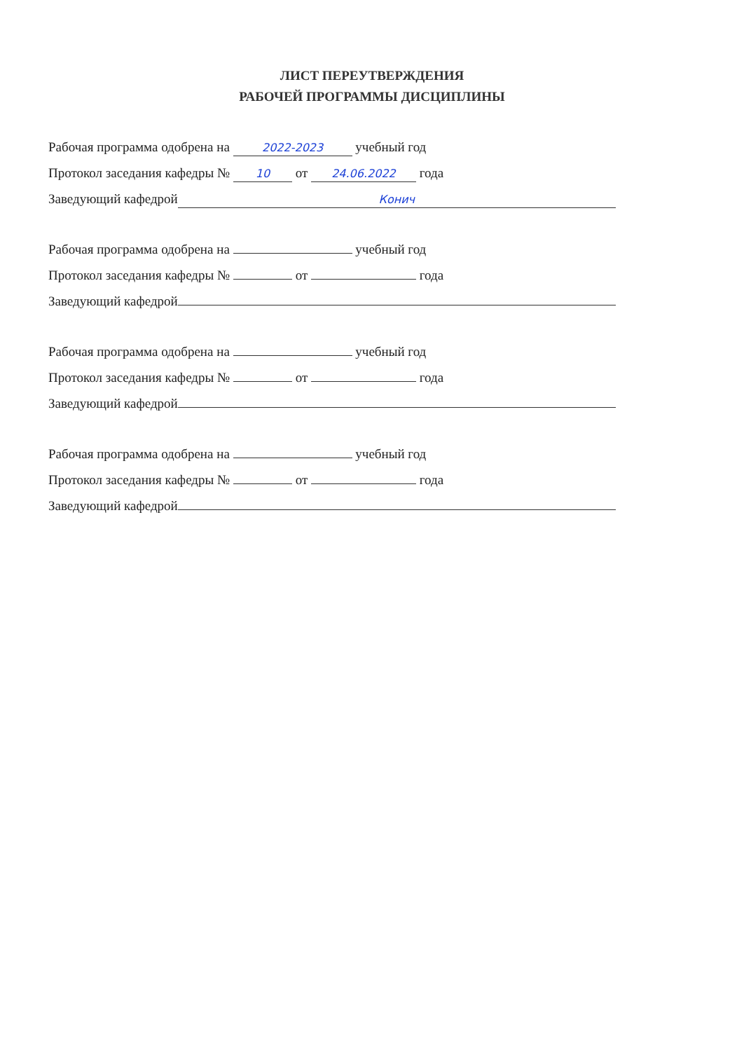ЛИСТ ПЕРЕУТВЕРЖДЕНИЯ
РАБОЧЕЙ ПРОГРАММЫ ДИСЦИПЛИНЫ
Рабочая программа одобрена на 2022-2023 учебный год
Протокол заседания кафедры № 10 от 24.06.2022 года
Заведующий кафедрой Конич
Рабочая программа одобрена на учебный год
Протокол заседания кафедры № от года
Заведующий кафедрой
Рабочая программа одобрена на учебный год
Протокол заседания кафедры № от года
Заведующий кафедрой
Рабочая программа одобрена на учебный год
Протокол заседания кафедры № от года
Заведующий кафедрой